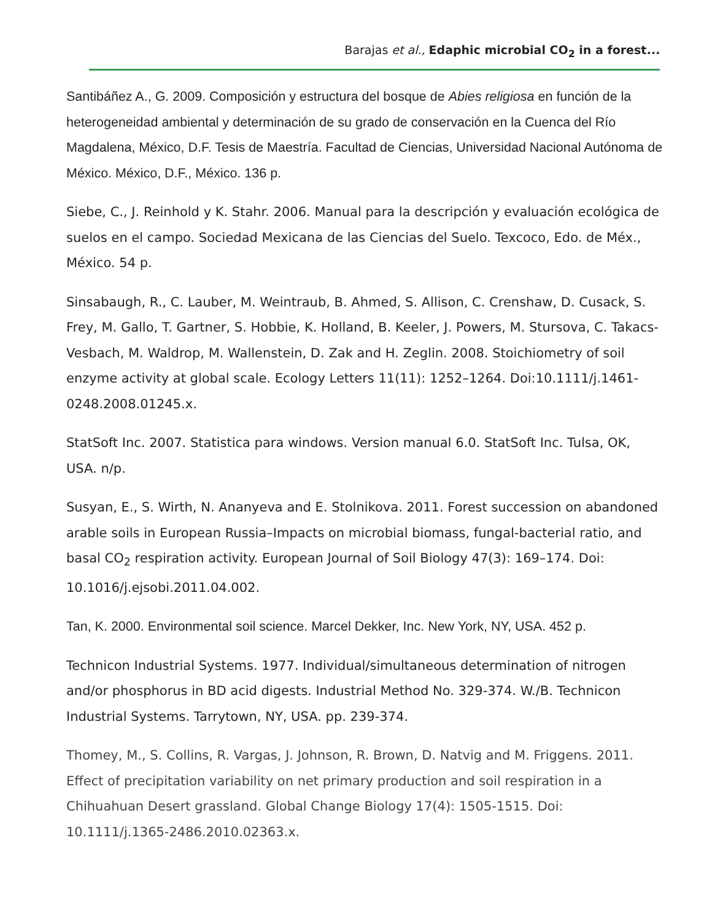Barajas et al., Edaphic microbial CO<sub>2</sub> in a forest...
Santibáñez A., G. 2009. Composición y estructura del bosque de Abies religiosa en función de la heterogeneidad ambiental y determinación de su grado de conservación en la Cuenca del Río Magdalena, México, D.F. Tesis de Maestría. Facultad de Ciencias, Universidad Nacional Autónoma de México. México, D.F., México. 136 p.
Siebe, C., J. Reinhold y K. Stahr. 2006. Manual para la descripción y evaluación ecológica de suelos en el campo. Sociedad Mexicana de las Ciencias del Suelo. Texcoco, Edo. de Méx., México. 54 p.
Sinsabaugh, R., C. Lauber, M. Weintraub, B. Ahmed, S. Allison, C. Crenshaw, D. Cusack, S. Frey, M. Gallo, T. Gartner, S. Hobbie, K. Holland, B. Keeler, J. Powers, M. Stursova, C. Takacs-Vesbach, M. Waldrop, M. Wallenstein, D. Zak and H. Zeglin. 2008. Stoichiometry of soil enzyme activity at global scale. Ecology Letters 11(11): 1252–1264. Doi:10.1111/j.1461-0248.2008.01245.x.
StatSoft Inc. 2007. Statistica para windows. Version manual 6.0. StatSoft Inc. Tulsa, OK, USA. n/p.
Susyan, E., S. Wirth, N. Ananyeva and E. Stolnikova. 2011. Forest succession on abandoned arable soils in European Russia–Impacts on microbial biomass, fungal-bacterial ratio, and basal CO<sub>2</sub> respiration activity. European Journal of Soil Biology 47(3): 169–174. Doi: 10.1016/j.ejsobi.2011.04.002.
Tan, K. 2000. Environmental soil science. Marcel Dekker, Inc. New York, NY, USA. 452 p.
Technicon Industrial Systems. 1977. Individual/simultaneous determination of nitrogen and/or phosphorus in BD acid digests. Industrial Method No. 329-374. W./B. Technicon Industrial Systems. Tarrytown, NY, USA. pp. 239-374.
Thomey, M., S. Collins, R. Vargas, J. Johnson, R. Brown, D. Natvig and M. Friggens. 2011. Effect of precipitation variability on net primary production and soil respiration in a Chihuahuan Desert grassland. Global Change Biology 17(4): 1505-1515. Doi: 10.1111/j.1365-2486.2010.02363.x.